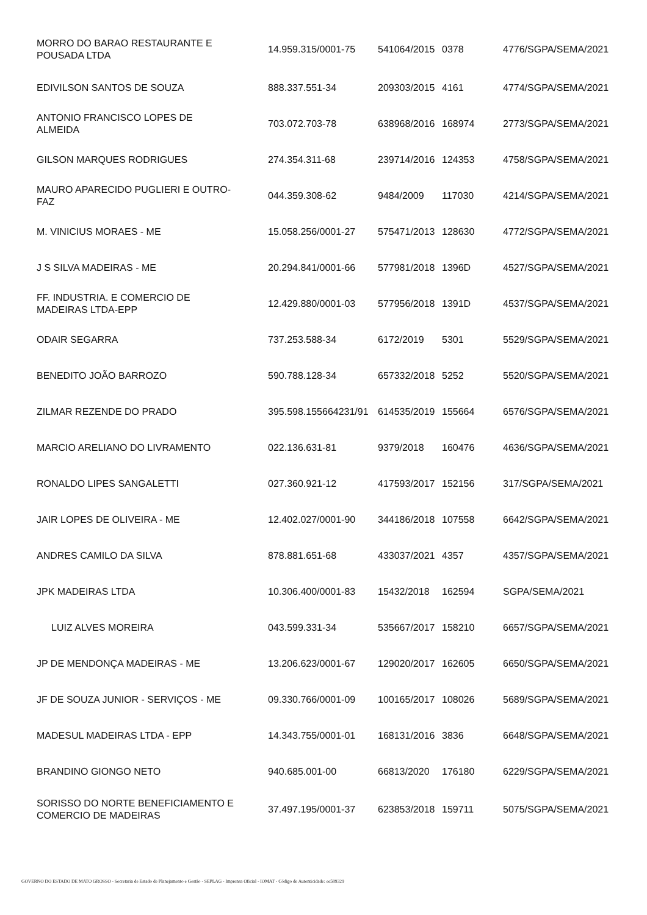| MORRO DO BARAO RESTAURANTE E POUSADA LTDA | 14.959.315/0001-75 | 541064/2015 | 0378 | 4776/SGPA/SEMA/2021 |
| EDIVILSON SANTOS DE SOUZA | 888.337.551-34 | 209303/2015 | 4161 | 4774/SGPA/SEMA/2021 |
| ANTONIO FRANCISCO LOPES DE ALMEIDA | 703.072.703-78 | 638968/2016 | 168974 | 2773/SGPA/SEMA/2021 |
| GILSON MARQUES RODRIGUES | 274.354.311-68 | 239714/2016 | 124353 | 4758/SGPA/SEMA/2021 |
| MAURO APARECIDO PUGLIERI E OUTRO- FAZ | 044.359.308-62 | 9484/2009 | 117030 | 4214/SGPA/SEMA/2021 |
| M. VINICIUS MORAES - ME | 15.058.256/0001-27 | 575471/2013 | 128630 | 4772/SGPA/SEMA/2021 |
| J S SILVA MADEIRAS - ME | 20.294.841/0001-66 | 577981/2018 | 1396D | 4527/SGPA/SEMA/2021 |
| FF. INDUSTRIA. E COMERCIO DE MADEIRAS LTDA-EPP | 12.429.880/0001-03 | 577956/2018 | 1391D | 4537/SGPA/SEMA/2021 |
| ODAIR SEGARRA | 737.253.588-34 | 6172/2019 | 5301 | 5529/SGPA/SEMA/2021 |
| BENEDITO JOÃO BARROZO | 590.788.128-34 | 657332/2018 | 5252 | 5520/SGPA/SEMA/2021 |
| ZILMAR REZENDE DO PRADO | 395.598.155664231/91 | 614535/2019 | 155664 | 6576/SGPA/SEMA/2021 |
| MARCIO ARELIANO DO LIVRAMENTO | 022.136.631-81 | 9379/2018 | 160476 | 4636/SGPA/SEMA/2021 |
| RONALDO LIPES SANGALETTI | 027.360.921-12 | 417593/2017 | 152156 | 317/SGPA/SEMA/2021 |
| JAIR LOPES DE OLIVEIRA - ME | 12.402.027/0001-90 | 344186/2018 | 107558 | 6642/SGPA/SEMA/2021 |
| ANDRES CAMILO DA SILVA | 878.881.651-68 | 433037/2021 | 4357 | 4357/SGPA/SEMA/2021 |
| JPK MADEIRAS LTDA | 10.306.400/0001-83 | 15432/2018 | 162594 | SGPA/SEMA/2021 |
| LUIZ ALVES MOREIRA | 043.599.331-34 | 535667/2017 | 158210 | 6657/SGPA/SEMA/2021 |
| JP DE MENDONÇA MADEIRAS - ME | 13.206.623/0001-67 | 129020/2017 | 162605 | 6650/SGPA/SEMA/2021 |
| JF DE SOUZA JUNIOR - SERVIÇOS - ME | 09.330.766/0001-09 | 100165/2017 | 108026 | 5689/SGPA/SEMA/2021 |
| MADESUL MADEIRAS LTDA - EPP | 14.343.755/0001-01 | 168131/2016 | 3836 | 6648/SGPA/SEMA/2021 |
| BRANDINO GIONGO NETO | 940.685.001-00 | 66813/2020 | 176180 | 6229/SGPA/SEMA/2021 |
| SORISSO DO NORTE BENEFICIAMENTO E COMERCIO DE MADEIRAS | 37.497.195/0001-37 | 623853/2018 | 159711 | 5075/SGPA/SEMA/2021 |
GOVERNO DO ESTADO DE MATO GROSSO - Secretaria de Estado de Planejamento e Gestão - SEPLAG - Imprensa Oficial - IOMAT - Código de Autenticidade: ee589329